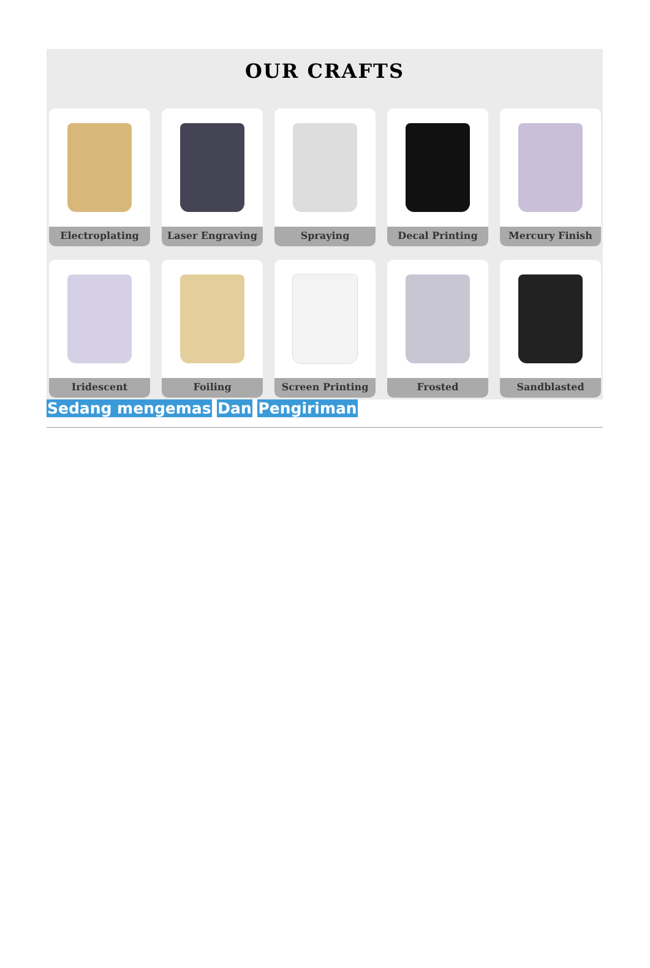OUR CRAFTS
Electroplating
Laser Engraving
Spraying
Decal Printing
Mercury Finish
Iridescent
Foiling
Screen Printing
Frosted
Sandblasted
Sedang mengemas Dan Pengiriman